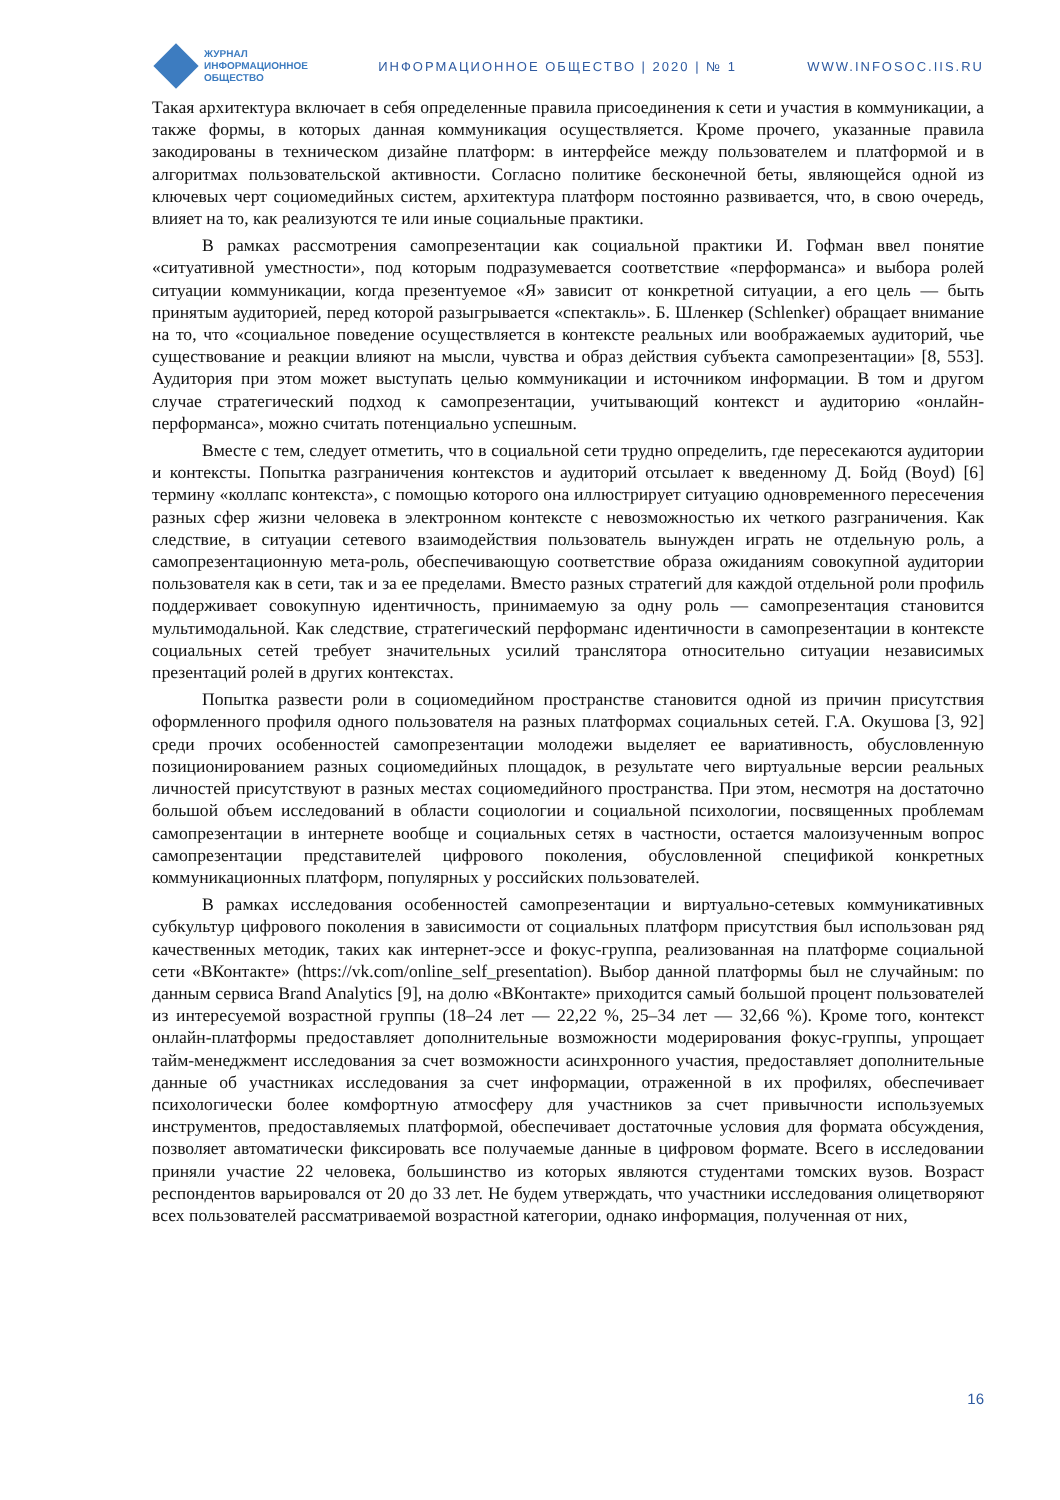ЖУРНАЛ
ИНФОРМАЦИОННОЕ
ОБЩЕСТВО
ИНФОРМАЦИОННОЕ ОБЩЕСТВО | 2020 | № 1
WWW.INFOSOC.IIS.RU
Такая архитектура включает в себя определенные правила присоединения к сети и участия в коммуникации, а также формы, в которых данная коммуникация осуществляется. Кроме прочего, указанные правила закодированы в техническом дизайне платформ: в интерфейсе между пользователем и платформой и в алгоритмах пользовательской активности. Согласно политике бесконечной беты, являющейся одной из ключевых черт социомедийных систем, архитектура платформ постоянно развивается, что, в свою очередь, влияет на то, как реализуются те или иные социальные практики.
В рамках рассмотрения самопрезентации как социальной практики И. Гофман ввел понятие «ситуативной уместности», под которым подразумевается соответствие «перформанса» и выбора ролей ситуации коммуникации, когда презентуемое «Я» зависит от конкретной ситуации, а его цель — быть принятым аудиторией, перед которой разыгрывается «спектакль». Б. Шленкер (Schlenker) обращает внимание на то, что «социальное поведение осуществляется в контексте реальных или воображаемых аудиторий, чье существование и реакции влияют на мысли, чувства и образ действия субъекта самопрезентации» [8, 553]. Аудитория при этом может выступать целью коммуникации и источником информации. В том и другом случае стратегический подход к самопрезентации, учитывающий контекст и аудиторию «онлайн-перформанса», можно считать потенциально успешным.
Вместе с тем, следует отметить, что в социальной сети трудно определить, где пересекаются аудитории и контексты. Попытка разграничения контекстов и аудиторий отсылает к введенному Д. Бойд (Boyd) [6] термину «коллапс контекста», с помощью которого она иллюстрирует ситуацию одновременного пересечения разных сфер жизни человека в электронном контексте с невозможностью их четкого разграничения. Как следствие, в ситуации сетевого взаимодействия пользователь вынужден играть не отдельную роль, а самопрезентационную мета-роль, обеспечивающую соответствие образа ожиданиям совокупной аудитории пользователя как в сети, так и за ее пределами. Вместо разных стратегий для каждой отдельной роли профиль поддерживает совокупную идентичность, принимаемую за одну роль — самопрезентация становится мультимодальной. Как следствие, стратегический перформанс идентичности в самопрезентации в контексте социальных сетей требует значительных усилий транслятора относительно ситуации независимых презентаций ролей в других контекстах.
Попытка развести роли в социомедийном пространстве становится одной из причин присутствия оформленного профиля одного пользователя на разных платформах социальных сетей. Г.А. Окушова [3, 92] среди прочих особенностей самопрезентации молодежи выделяет ее вариативность, обусловленную позиционированием разных социомедийных площадок, в результате чего виртуальные версии реальных личностей присутствуют в разных местах социомедийного пространства. При этом, несмотря на достаточно большой объем исследований в области социологии и социальной психологии, посвященных проблемам самопрезентации в интернете вообще и социальных сетях в частности, остается малоизученным вопрос самопрезентации представителей цифрового поколения, обусловленной спецификой конкретных коммуникационных платформ, популярных у российских пользователей.
В рамках исследования особенностей самопрезентации и виртуально-сетевых коммуникативных субкультур цифрового поколения в зависимости от социальных платформ присутствия был использован ряд качественных методик, таких как интернет-эссе и фокус-группа, реализованная на платформе социальной сети «ВКонтакте» (https://vk.com/online_self_presentation). Выбор данной платформы был не случайным: по данным сервиса Brand Analytics [9], на долю «ВКонтакте» приходится самый большой процент пользователей из интересуемой возрастной группы (18–24 лет — 22,22 %, 25–34 лет — 32,66 %). Кроме того, контекст онлайн-платформы предоставляет дополнительные возможности модерирования фокус-группы, упрощает тайм-менеджмент исследования за счет возможности асинхронного участия, предоставляет дополнительные данные об участниках исследования за счет информации, отраженной в их профилях, обеспечивает психологически более комфортную атмосферу для участников за счет привычности используемых инструментов, предоставляемых платформой, обеспечивает достаточные условия для формата обсуждения, позволяет автоматически фиксировать все получаемые данные в цифровом формате. Всего в исследовании приняли участие 22 человека, большинство из которых являются студентами томских вузов. Возраст респондентов варьировался от 20 до 33 лет. Не будем утверждать, что участники исследования олицетворяют всех пользователей рассматриваемой возрастной категории, однако информация, полученная от них,
16